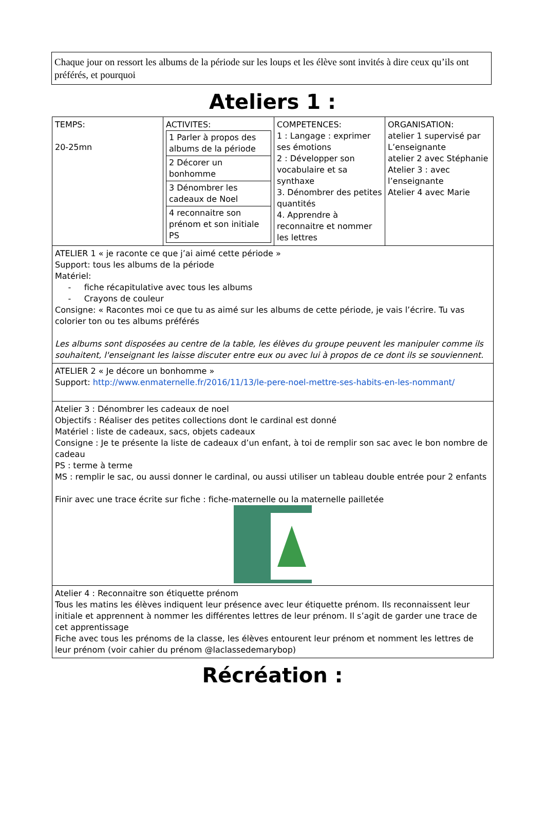Chaque jour on ressort les albums de la période sur les loups et les élève sont invités à dire ceux qu’ils ont préférés, et pourquoi
Ateliers 1 :
| TEMPS: 20-25mn | ACTIVITES: / 1 Parler à propos des albums de la période / / 2 Décorer un bonhomme / / 3 Dénombrer les cadeaux de Noel / / 4 reconnaitre son prénom et son initiale PS / | COMPETENCES: 1 : Langage : exprimer ses émotions 2 : Développer son vocabulaire et sa synthaxe 3. Dénombrer des petites quantités 4. Apprendre à reconnaitre et nommer les lettres | ORGANISATION: atelier 1 supervisé par L’enseignante atelier 2 avec Stéphanie Atelier 3 : avec l’enseignante Atelier 4 avec Marie |
| ATELIER 1 « je raconte ce que j’ai aimé cette période » Support: tous les albums de la période Matériel: - fiche récapitulative avec tous les albums - Crayons de couleur Consigne: « Racontes moi ce que tu as aimé sur les albums de cette période, je vais l’écrire. Tu vas colorier ton ou tes albums préférés Les albums sont disposées au centre de la table, les élèves du groupe peuvent les manipuler comme ils souhaitent, l'enseignant les laisse discuter entre eux ou avec lui à propos de ce dont ils se souviennent. | | | |
| ATELIER 2 « Je décore un bonhomme » Support: http://www.enmaternelle.fr/2016/11/13/le-pere-noel-mettre-ses-habits-en-les-nommant/ | | | |
| Atelier 3 : Dénombrer les cadeaux de noel Objectifs : Réaliser des petites collections dont le cardinal est donné Matériel : liste de cadeaux, sacs, objets cadeaux Consigne : Je te présente la liste de cadeaux d’un enfant, à toi de remplir son sac avec le bon nombre de cadeau PS : terme à terme MS : remplir le sac, ou aussi donner le cardinal, ou aussi utiliser un tableau double entrée pour 2 enfants Finir avec une trace écrite sur fiche : fiche-maternelle ou la maternelle pailletée | | | |
| Atelier 4 : Reconnaitre son étiquette prénom Tous les matins les élèves indiquent leur présence avec leur étiquette prénom. Ils reconnaissent leur initiale et apprennent à nommer les différentes lettres de leur prénom. Il s’agit de garder une trace de cet apprentissage Fiche avec tous les prénoms de la classe, les élèves entourent leur prénom et nomment les lettres de leur prénom (voir cahier du prénom @laclassedemarybop) | | | |
Récréation :